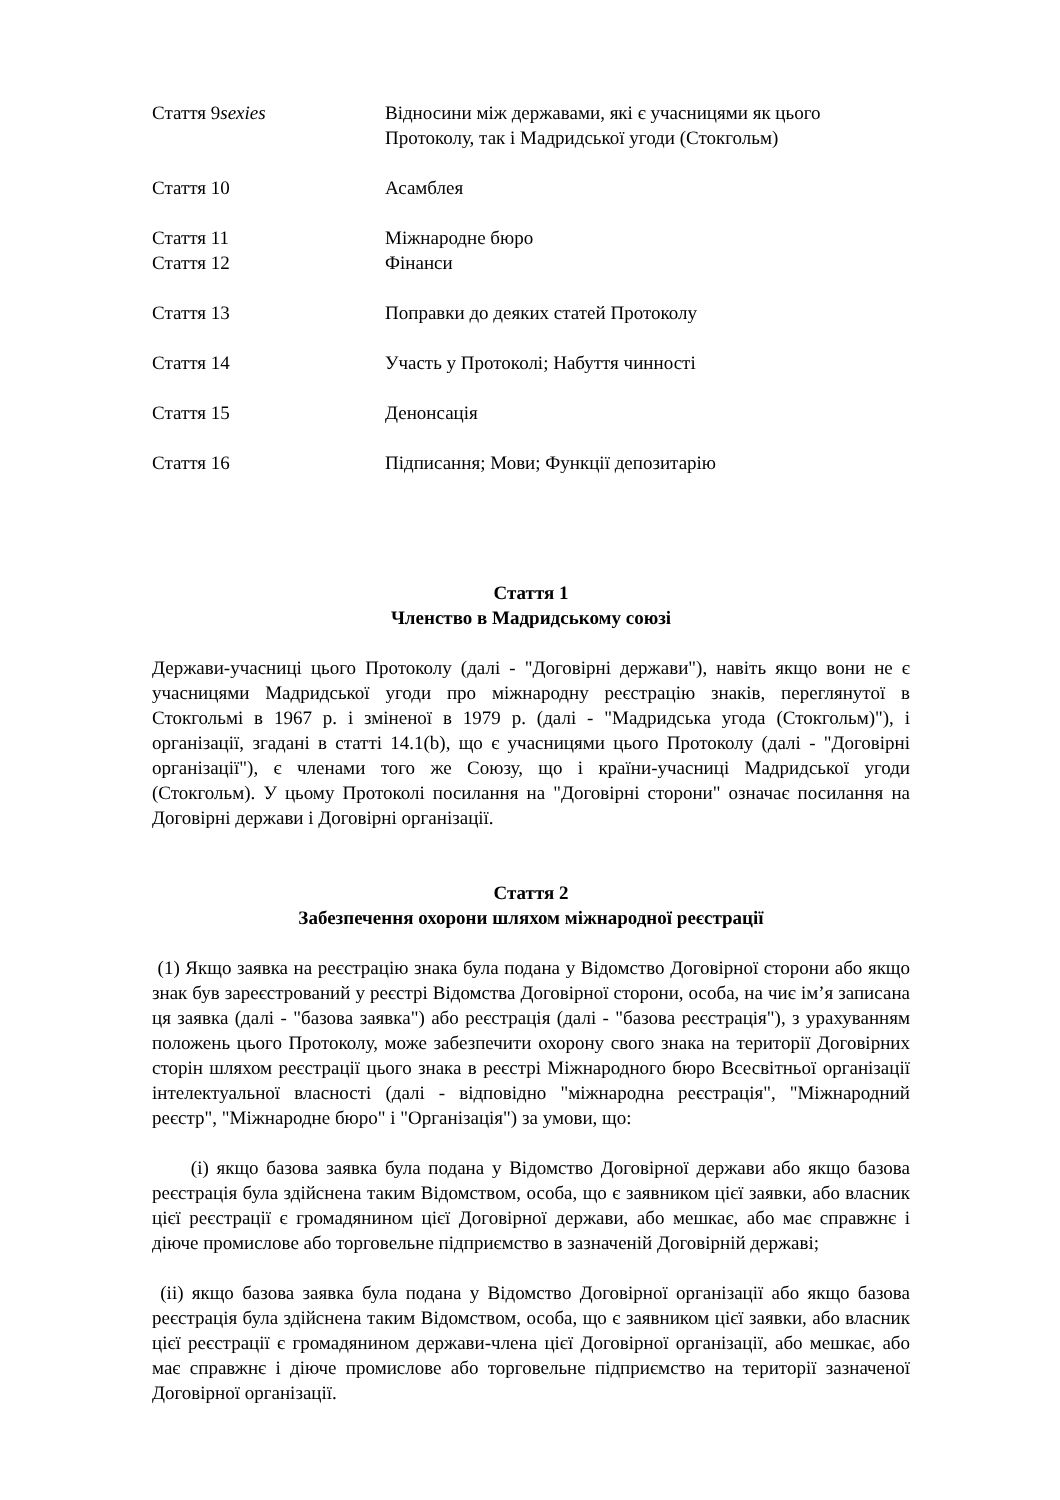Стаття 9sexies Відносини між державами, які є учасницями як цього Протоколу, так і Мадридської угоди (Стокгольм)
Стаття 10 Асамблея
Стаття 11 Міжнародне бюро
Стаття 12 Фінанси
Стаття 13 Поправки до деяких статей Протоколу
Стаття 14 Участь у Протоколі; Набуття чинності
Стаття 15 Денонсація
Стаття 16 Підписання; Мови; Функції депозитарію
Стаття 1
Членство в Мадридському союзі
Держави-учасниці цього Протоколу (далі - "Договірні держави"), навіть якщо вони не є учасницями Мадридської угоди про міжнародну реєстрацію знаків, переглянутої в Стокгольмі в 1967 р. і зміненої в 1979 р. (далі - "Мадридська угода (Стокгольм)"), і організації, згадані в статті 14.1(b), що є учасницями цього Протоколу (далі - "Договірні організації"), є членами того же Союзу, що і країни-учасниці Мадридської угоди (Стокгольм). У цьому Протоколі посилання на "Договірні сторони" означає посилання на Договірні держави і Договірні організації.
Стаття 2
Забезпечення охорони шляхом міжнародної реєстрації
(1) Якщо заявка на реєстрацію знака була подана у Відомство Договірної сторони або якщо знак був зареєстрований у реєстрі Відомства Договірної сторони, особа, на чиє ім’я записана ця заявка (далі - "базова заявка") або реєстрація (далі - "базова реєстрація"), з урахуванням положень цього Протоколу, може забезпечити охорону свого знака на території Договірних сторін шляхом реєстрації цього знака в реєстрі Міжнародного бюро Всесвітньої організації інтелектуальної власності (далі - відповідно "міжнародна реєстрація", "Міжнародний реєстр", "Міжнародне бюро" і "Організація") за умови, що:
(i) якщо базова заявка була подана у Відомство Договірної держави або якщо базова реєстрація була здійснена таким Відомством, особа, що є заявником цієї заявки, або власник цієї реєстрації є громадянином цієї Договірної держави, або мешкає, або має справжнє і діюче промислове або торговельне підприємство в зазначеній Договірній державі;
(ii) якщо базова заявка була подана у Відомство Договірної організації або якщо базова реєстрація була здійснена таким Відомством, особа, що є заявником цієї заявки, або власник цієї реєстрації є громадянином держави-члена цієї Договірної організації, або мешкає, або має справжнє і діюче промислове або торговельне підприємство на території зазначеної Договірної організації.